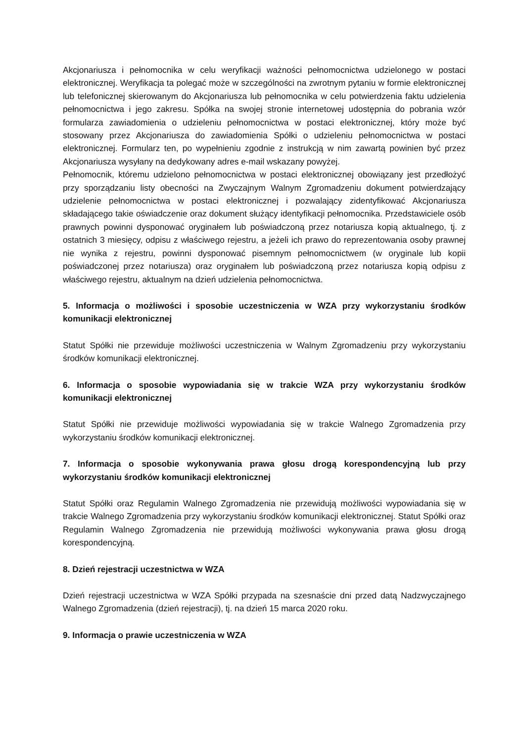Akcjonariusza i pełnomocnika w celu weryfikacji ważności pełnomocnictwa udzielonego w postaci elektronicznej. Weryfikacja ta polegać może w szczególności na zwrotnym pytaniu w formie elektronicznej lub telefonicznej skierowanym do Akcjonariusza lub pełnomocnika w celu potwierdzenia faktu udzielenia pełnomocnictwa i jego zakresu. Spółka na swojej stronie internetowej udostępnia do pobrania wzór formularza zawiadomienia o udzieleniu pełnomocnictwa w postaci elektronicznej, który może być stosowany przez Akcjonariusza do zawiadomienia Spółki o udzieleniu pełnomocnictwa w postaci elektronicznej. Formularz ten, po wypełnieniu zgodnie z instrukcją w nim zawartą powinien być przez Akcjonariusza wysyłany na dedykowany adres e-mail wskazany powyżej.
Pełnomocnik, któremu udzielono pełnomocnictwa w postaci elektronicznej obowiązany jest przedłożyć przy sporządzaniu listy obecności na Zwyczajnym Walnym Zgromadzeniu dokument potwierdzający udzielenie pełnomocnictwa w postaci elektronicznej i pozwalający zidentyfikować Akcjonariusza składającego takie oświadczenie oraz dokument służący identyfikacji pełnomocnika. Przedstawiciele osób prawnych powinni dysponować oryginałem lub poświadczoną przez notariusza kopią aktualnego, tj. z ostatnich 3 miesięcy, odpisu z właściwego rejestru, a jeżeli ich prawo do reprezentowania osoby prawnej nie wynika z rejestru, powinni dysponować pisemnym pełnomocnictwem (w oryginale lub kopii poświadczonej przez notariusza) oraz oryginałem lub poświadczoną przez notariusza kopią odpisu z właściwego rejestru, aktualnym na dzień udzielenia pełnomocnictwa.
5. Informacja o możliwości i sposobie uczestniczenia w WZA przy wykorzystaniu środków komunikacji elektronicznej
Statut Spółki nie przewiduje możliwości uczestniczenia w Walnym Zgromadzeniu przy wykorzystaniu środków komunikacji elektronicznej.
6. Informacja o sposobie wypowiadania się w trakcie WZA przy wykorzystaniu środków komunikacji elektronicznej
Statut Spółki nie przewiduje możliwości wypowiadania się w trakcie Walnego Zgromadzenia przy wykorzystaniu środków komunikacji elektronicznej.
7. Informacja o sposobie wykonywania prawa głosu drogą korespondencyjną lub przy wykorzystaniu środków komunikacji elektronicznej
Statut Spółki oraz Regulamin Walnego Zgromadzenia nie przewidują możliwości wypowiadania się w trakcie Walnego Zgromadzenia przy wykorzystaniu środków komunikacji elektronicznej. Statut Spółki oraz Regulamin Walnego Zgromadzenia nie przewidują możliwości wykonywania prawa głosu drogą korespondencyjną.
8. Dzień rejestracji uczestnictwa w WZA
Dzień rejestracji uczestnictwa w WZA Spółki przypada na szesnaście dni przed datą Nadzwyczajnego Walnego Zgromadzenia (dzień rejestracji), tj. na dzień 15 marca 2020 roku.
9. Informacja o prawie uczestniczenia w WZA